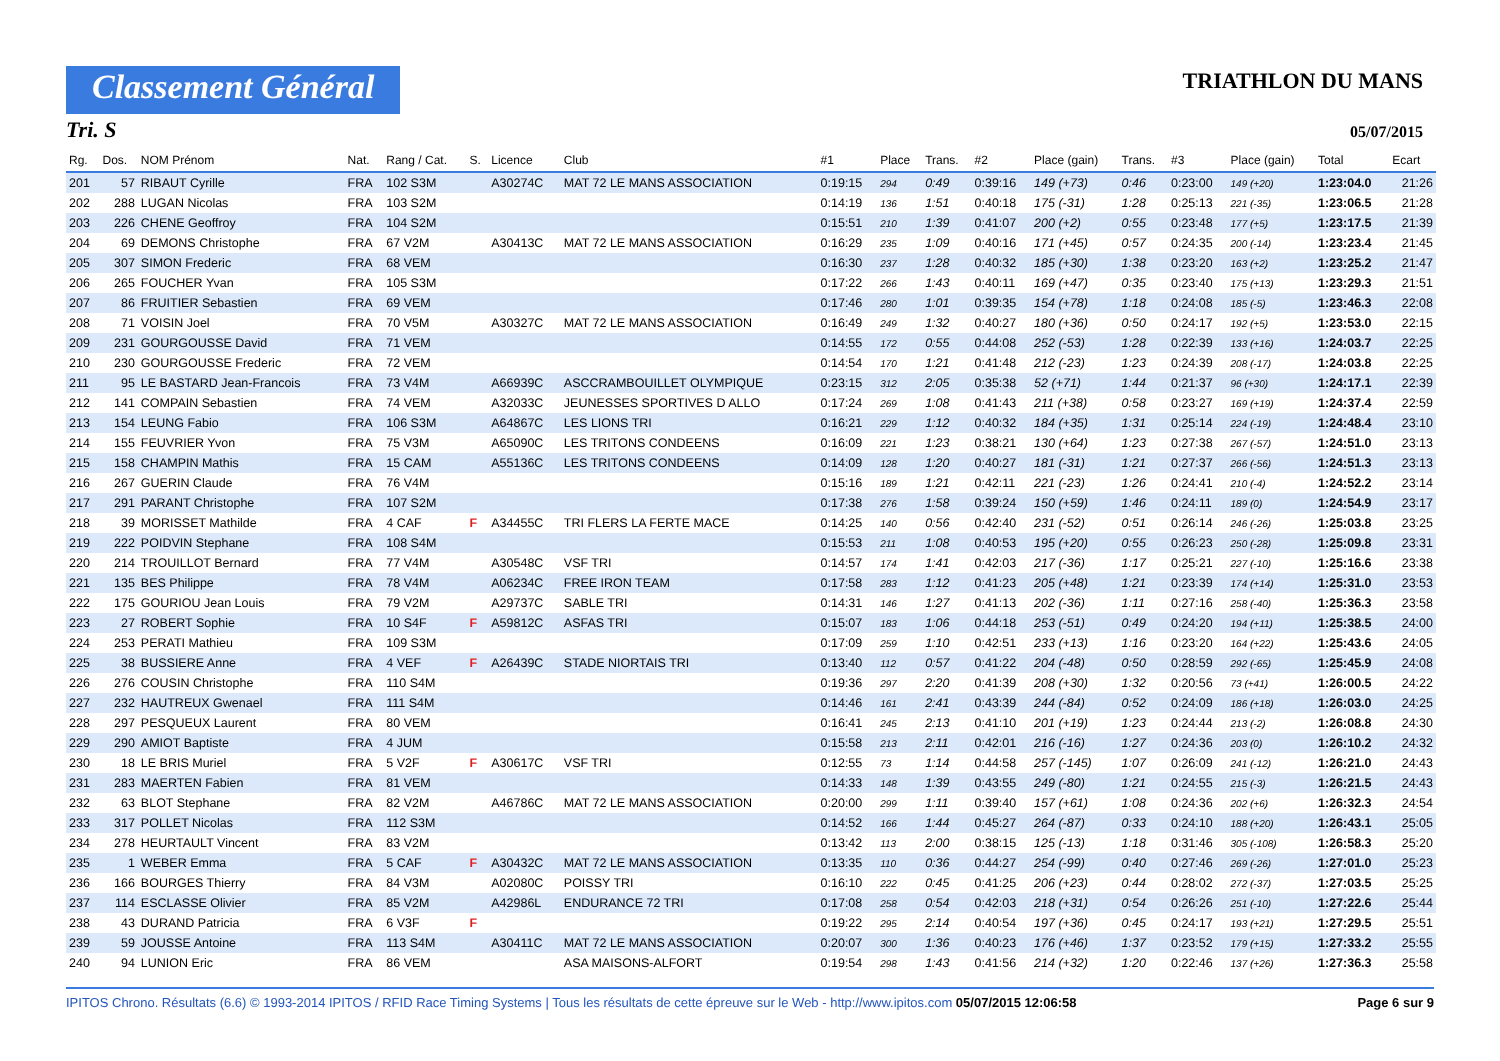Classement Général
TRIATHLON DU MANS
Tri. S 05/07/2015
| Rg. | Dos. | NOM Prénom | Nat. | Rang / Cat. | S. | Licence | Club | #1 | Place | Trans. | #2 | Place (gain) | Trans. | #3 | Place (gain) | Total | Ecart |
| --- | --- | --- | --- | --- | --- | --- | --- | --- | --- | --- | --- | --- | --- | --- | --- | --- | --- |
| 201 | 57 | RIBAUT Cyrille | FRA | 102 S3M | | A30274C | MAT 72 LE MANS ASSOCIATION | 0:19:15 | 294 | 0:49 | 0:39:16 | 149 (+73) | 0:46 | 0:23:00 | 149 (+20) | 1:23:04.0 | 21:26 |
| 202 | 288 | LUGAN Nicolas | FRA | 103 S2M | | | | 0:14:19 | 136 | 1:51 | 0:40:18 | 175 (-31) | 1:28 | 0:25:13 | 221 (-35) | 1:23:06.5 | 21:28 |
| 203 | 226 | CHENE Geoffroy | FRA | 104 S2M | | | | 0:15:51 | 210 | 1:39 | 0:41:07 | 200 (+2) | 0:55 | 0:23:48 | 177 (+5) | 1:23:17.5 | 21:39 |
| 204 | 69 | DEMONS Christophe | FRA | 67 V2M | | A30413C | MAT 72 LE MANS ASSOCIATION | 0:16:29 | 235 | 1:09 | 0:40:16 | 171 (+45) | 0:57 | 0:24:35 | 200 (-14) | 1:23:23.4 | 21:45 |
| 205 | 307 | SIMON Frederic | FRA | 68 VEM | | | | 0:16:30 | 237 | 1:28 | 0:40:32 | 185 (+30) | 1:38 | 0:23:20 | 163 (+2) | 1:23:25.2 | 21:47 |
| 206 | 265 | FOUCHER Yvan | FRA | 105 S3M | | | | 0:17:22 | 266 | 1:43 | 0:40:11 | 169 (+47) | 0:35 | 0:23:40 | 175 (+13) | 1:23:29.3 | 21:51 |
| 207 | 86 | FRUITIER Sebastien | FRA | 69 VEM | | | | 0:17:46 | 280 | 1:01 | 0:39:35 | 154 (+78) | 1:18 | 0:24:08 | 185 (-5) | 1:23:46.3 | 22:08 |
| 208 | 71 | VOISIN Joel | FRA | 70 V5M | | A30327C | MAT 72 LE MANS ASSOCIATION | 0:16:49 | 249 | 1:32 | 0:40:27 | 180 (+36) | 0:50 | 0:24:17 | 192 (+5) | 1:23:53.0 | 22:15 |
| 209 | 231 | GOURGOUSSE David | FRA | 71 VEM | | | | 0:14:55 | 172 | 0:55 | 0:44:08 | 252 (-53) | 1:28 | 0:22:39 | 133 (+16) | 1:24:03.7 | 22:25 |
| 210 | 230 | GOURGOUSSE Frederic | FRA | 72 VEM | | | | 0:14:54 | 170 | 1:21 | 0:41:48 | 212 (-23) | 1:23 | 0:24:39 | 208 (-17) | 1:24:03.8 | 22:25 |
| 211 | 95 | LE BASTARD Jean-Francois | FRA | 73 V4M | | A66939C | ASCCRAMBOUILLET OLYMPIQUE | 0:23:15 | 312 | 2:05 | 0:35:38 | 52 (+71) | 1:44 | 0:21:37 | 96 (+30) | 1:24:17.1 | 22:39 |
| 212 | 141 | COMPAIN Sebastien | FRA | 74 VEM | | A32033C | JEUNESSES SPORTIVES D ALLO | 0:17:24 | 269 | 1:08 | 0:41:43 | 211 (+38) | 0:58 | 0:23:27 | 169 (+19) | 1:24:37.4 | 22:59 |
| 213 | 154 | LEUNG Fabio | FRA | 106 S3M | | A64867C | LES LIONS TRI | 0:16:21 | 229 | 1:12 | 0:40:32 | 184 (+35) | 1:31 | 0:25:14 | 224 (-19) | 1:24:48.4 | 23:10 |
| 214 | 155 | FEUVRIER Yvon | FRA | 75 V3M | | A65090C | LES TRITONS CONDEENS | 0:16:09 | 221 | 1:23 | 0:38:21 | 130 (+64) | 1:23 | 0:27:38 | 267 (-57) | 1:24:51.0 | 23:13 |
| 215 | 158 | CHAMPIN Mathis | FRA | 15 CAM | | A55136C | LES TRITONS CONDEENS | 0:14:09 | 128 | 1:20 | 0:40:27 | 181 (-31) | 1:21 | 0:27:37 | 266 (-56) | 1:24:51.3 | 23:13 |
| 216 | 267 | GUERIN Claude | FRA | 76 V4M | | | | 0:15:16 | 189 | 1:21 | 0:42:11 | 221 (-23) | 1:26 | 0:24:41 | 210 (-4) | 1:24:52.2 | 23:14 |
| 217 | 291 | PARANT Christophe | FRA | 107 S2M | | | | 0:17:38 | 276 | 1:58 | 0:39:24 | 150 (+59) | 1:46 | 0:24:11 | 189 (0) | 1:24:54.9 | 23:17 |
| 218 | 39 | MORISSET Mathilde | FRA | 4 CAF | F | A34455C | TRI FLERS LA FERTE MACE | 0:14:25 | 140 | 0:56 | 0:42:40 | 231 (-52) | 0:51 | 0:26:14 | 246 (-26) | 1:25:03.8 | 23:25 |
| 219 | 222 | POIDVIN Stephane | FRA | 108 S4M | | | | 0:15:53 | 211 | 1:08 | 0:40:53 | 195 (+20) | 0:55 | 0:26:23 | 250 (-28) | 1:25:09.8 | 23:31 |
| 220 | 214 | TROUILLOT Bernard | FRA | 77 V4M | | A30548C | VSF TRI | 0:14:57 | 174 | 1:41 | 0:42:03 | 217 (-36) | 1:17 | 0:25:21 | 227 (-10) | 1:25:16.6 | 23:38 |
| 221 | 135 | BES Philippe | FRA | 78 V4M | | A06234C | FREE IRON TEAM | 0:17:58 | 283 | 1:12 | 0:41:23 | 205 (+48) | 1:21 | 0:23:39 | 174 (+14) | 1:25:31.0 | 23:53 |
| 222 | 175 | GOURIOU Jean Louis | FRA | 79 V2M | | A29737C | SABLE TRI | 0:14:31 | 146 | 1:27 | 0:41:13 | 202 (-36) | 1:11 | 0:27:16 | 258 (-40) | 1:25:36.3 | 23:58 |
| 223 | 27 | ROBERT Sophie | FRA | 10 S4F | F | A59812C | ASFAS TRI | 0:15:07 | 183 | 1:06 | 0:44:18 | 253 (-51) | 0:49 | 0:24:20 | 194 (+11) | 1:25:38.5 | 24:00 |
| 224 | 253 | PERATI Mathieu | FRA | 109 S3M | | | | 0:17:09 | 259 | 1:10 | 0:42:51 | 233 (+13) | 1:16 | 0:23:20 | 164 (+22) | 1:25:43.6 | 24:05 |
| 225 | 38 | BUSSIERE Anne | FRA | 4 VEF | F | A26439C | STADE NIORTAIS TRI | 0:13:40 | 112 | 0:57 | 0:41:22 | 204 (-48) | 0:50 | 0:28:59 | 292 (-65) | 1:25:45.9 | 24:08 |
| 226 | 276 | COUSIN Christophe | FRA | 110 S4M | | | | 0:19:36 | 297 | 2:20 | 0:41:39 | 208 (+30) | 1:32 | 0:20:56 | 73 (+41) | 1:26:00.5 | 24:22 |
| 227 | 232 | HAUTREUX Gwenael | FRA | 111 S4M | | | | 0:14:46 | 161 | 2:41 | 0:43:39 | 244 (-84) | 0:52 | 0:24:09 | 186 (+18) | 1:26:03.0 | 24:25 |
| 228 | 297 | PESQUEUX Laurent | FRA | 80 VEM | | | | 0:16:41 | 245 | 2:13 | 0:41:10 | 201 (+19) | 1:23 | 0:24:44 | 213 (-2) | 1:26:08.8 | 24:30 |
| 229 | 290 | AMIOT Baptiste | FRA | 4 JUM | | | | 0:15:58 | 213 | 2:11 | 0:42:01 | 216 (-16) | 1:27 | 0:24:36 | 203 (0) | 1:26:10.2 | 24:32 |
| 230 | 18 | LE BRIS Muriel | FRA | 5 V2F | F | A30617C | VSF TRI | 0:12:55 | 73 | 1:14 | 0:44:58 | 257 (-145) | 1:07 | 0:26:09 | 241 (-12) | 1:26:21.0 | 24:43 |
| 231 | 283 | MAERTEN Fabien | FRA | 81 VEM | | | | 0:14:33 | 148 | 1:39 | 0:43:55 | 249 (-80) | 1:21 | 0:24:55 | 215 (-3) | 1:26:21.5 | 24:43 |
| 232 | 63 | BLOT Stephane | FRA | 82 V2M | | A46786C | MAT 72 LE MANS ASSOCIATION | 0:20:00 | 299 | 1:11 | 0:39:40 | 157 (+61) | 1:08 | 0:24:36 | 202 (+6) | 1:26:32.3 | 24:54 |
| 233 | 317 | POLLET Nicolas | FRA | 112 S3M | | | | 0:14:52 | 166 | 1:44 | 0:45:27 | 264 (-87) | 0:33 | 0:24:10 | 188 (+20) | 1:26:43.1 | 25:05 |
| 234 | 278 | HEURTAULT Vincent | FRA | 83 V2M | | | | 0:13:42 | 113 | 2:00 | 0:38:15 | 125 (-13) | 1:18 | 0:31:46 | 305 (-108) | 1:26:58.3 | 25:20 |
| 235 | 1 | WEBER Emma | FRA | 5 CAF | F | A30432C | MAT 72 LE MANS ASSOCIATION | 0:13:35 | 110 | 0:36 | 0:44:27 | 254 (-99) | 0:40 | 0:27:46 | 269 (-26) | 1:27:01.0 | 25:23 |
| 236 | 166 | BOURGES Thierry | FRA | 84 V3M | | A02080C | POISSY TRI | 0:16:10 | 222 | 0:45 | 0:41:25 | 206 (+23) | 0:44 | 0:28:02 | 272 (-37) | 1:27:03.5 | 25:25 |
| 237 | 114 | ESCLASSE Olivier | FRA | 85 V2M | | A42986L | ENDURANCE 72 TRI | 0:17:08 | 258 | 0:54 | 0:42:03 | 218 (+31) | 0:54 | 0:26:26 | 251 (-10) | 1:27:22.6 | 25:44 |
| 238 | 43 | DURAND Patricia | FRA | 6 V3F | F | | | 0:19:22 | 295 | 2:14 | 0:40:54 | 197 (+36) | 0:45 | 0:24:17 | 193 (+21) | 1:27:29.5 | 25:51 |
| 239 | 59 | JOUSSE Antoine | FRA | 113 S4M | | A30411C | MAT 72 LE MANS ASSOCIATION | 0:20:07 | 300 | 1:36 | 0:40:23 | 176 (+46) | 1:37 | 0:23:52 | 179 (+15) | 1:27:33.2 | 25:55 |
| 240 | 94 | LUNION Eric | FRA | 86 VEM | | | ASA MAISONS-ALFORT | 0:19:54 | 298 | 1:43 | 0:41:56 | 214 (+32) | 1:20 | 0:22:46 | 137 (+26) | 1:27:36.3 | 25:58 |
IPITOS Chrono. Résultats (6.6) © 1993-2014 IPITOS / RFID Race Timing Systems | Tous les résultats de cette épreuve sur le Web - http://www.ipitos.com 05/07/2015 12:06:58 Page 6 sur 9